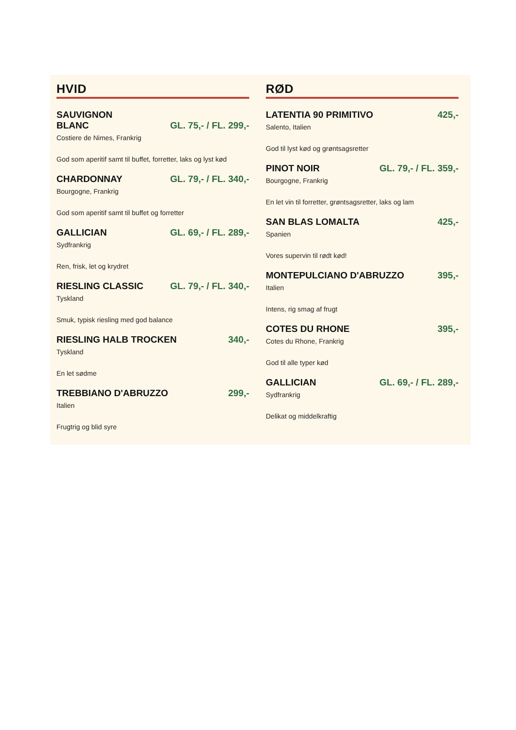HVID
SAUVIGNON
BLANC GL. 75,- / FL. 299,-
Costiere de Nimes, Frankrig
God som aperitif samt til buffet, forretter, laks og lyst kød
CHARDONNAY GL. 79,- / FL. 340,-
Bourgogne, Frankrig
God som aperitif samt til buffet og forretter
GALLICIAN GL. 69,- / FL. 289,-
Sydfrankrig
Ren, frisk, let og krydret
RIESLING CLASSIC GL. 79,- / FL. 340,-
Tyskland
Smuk, typisk riesling med god balance
RIESLING HALB TROCKEN 340,-
Tyskland
En let sødme
TREBBIANO D'ABRUZZO 299,-
Italien
Frugtrig og blid syre
RØD
LATENTIA 90 PRIMITIVO 425,-
Salento, Italien
God til lyst kød og grøntsagsretter
PINOT NOIR GL. 79,- / FL. 359,-
Bourgogne, Frankrig
En let vin til forretter, grøntsagsretter, laks og lam
SAN BLAS LOMALTA 425,-
Spanien
Vores supervin til rødt kød!
MONTEPULCIANO D'ABRUZZO 395,-
Italien
Intens, rig smag af frugt
COTES DU RHONE 395,-
Cotes du Rhone, Frankrig
God til alle typer kød
GALLICIAN GL. 69,- / FL. 289,-
Sydfrankrig
Delikat og middelkraftig